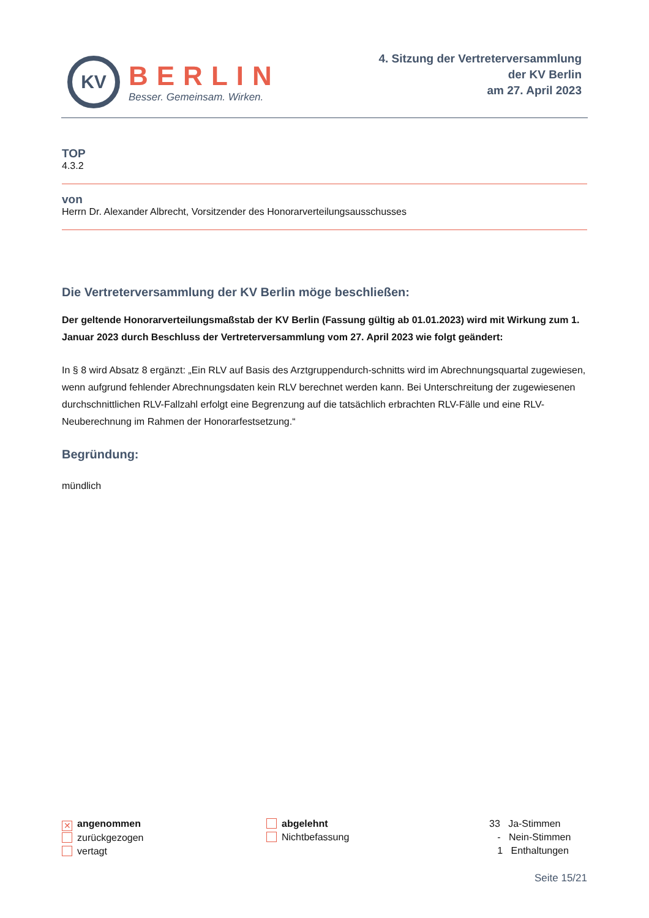KV
BERLIN
Besser. Gemeinsam. Wirken.
4. Sitzung der Vertreterversammlung
der KV Berlin
am 27. April 2023
TOP
4.3.2
von
Herrn Dr. Alexander Albrecht, Vorsitzender des Honorarverteilungsausschusses
Die Vertreterversammlung der KV Berlin möge beschließen:
Der geltende Honorarverteilungsmaßstab der KV Berlin (Fassung gültig ab 01.01.2023) wird mit Wirkung zum 1. Januar 2023 durch Beschluss der Vertreterversammlung vom 27. April 2023 wie folgt geändert:
In § 8 wird Absatz 8 ergänzt: „Ein RLV auf Basis des Arztgruppendurch-schnitts wird im Abrechnungsquartal zugewiesen, wenn aufgrund fehlender Abrechnungsdaten kein RLV berechnet werden kann. Bei Unterschreitung der zugewiesenen durchschnittlichen RLV-Fallzahl erfolgt eine Begrenzung auf die tatsächlich erbrachten RLV-Fälle und eine RLV-Neuberechnung im Rahmen der Honorarfestsetzung.“
Begründung:
mündlich
✕ angenommen
zurückgezogen
vertagt
abgelehnt
Nichtbefassung
33 Ja-Stimmen
- Nein-Stimmen
1 Enthaltungen
Seite 15/21